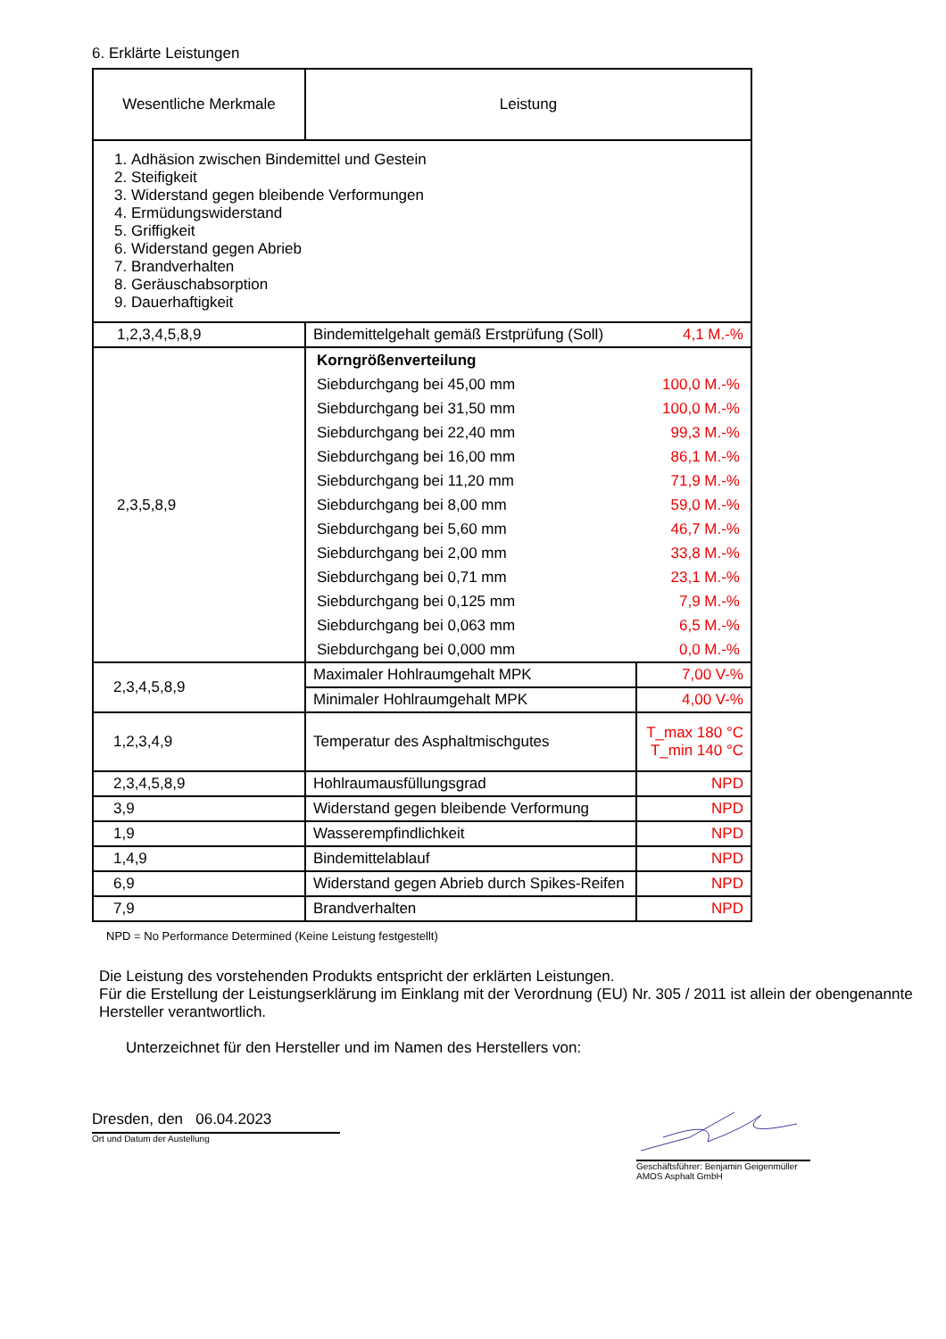6. Erklärte Leistungen
| Wesentliche Merkmale | Leistung | |
| 1. Adhäsion zwischen Bindemittel und Gestein 2. Steifigkeit 3. Widerstand gegen bleibende Verformungen 4. Ermüdungswiderstand 5. Griffigkeit 6. Widerstand gegen Abrieb 7. Brandverhalten 8. Geräuschabsorption 9. Dauerhaftigkeit | | |
| 1,2,3,4,5,8,9 | Bindemittelgehalt gemäß Erstprüfung (Soll) | 4,1 M.-% |
| 2,3,5,8,9 | / Korngrößenverteilung / / / Siebdurchgang bei 45,00 mm / 100,0 M.-% / / Siebdurchgang bei 31,50 mm / 100,0 M.-% / / Siebdurchgang bei 22,40 mm / 99,3 M.-% / / Siebdurchgang bei 16,00 mm / 86,1 M.-% / / Siebdurchgang bei 11,20 mm / 71,9 M.-% / / Siebdurchgang bei 8,00 mm / 59,0 M.-% / / Siebdurchgang bei 5,60 mm / 46,7 M.-% / / Siebdurchgang bei 2,00 mm / 33,8 M.-% / / Siebdurchgang bei 0,71 mm / 23,1 M.-% / / Siebdurchgang bei 0,125 mm / 7,9 M.-% / / Siebdurchgang bei 0,063 mm / 6,5 M.-% / / Siebdurchgang bei 0,000 mm / 0,0 M.-% / | |
| 2,3,4,5,8,9 | Maximaler Hohlraumgehalt MPK | 7,00 V-% |
| | Minimaler Hohlraumgehalt MPK | 4,00 V-% |
| 1,2,3,4,9 | Temperatur des Asphaltmischgutes | T_max 180 °C T_min 140 °C |
| 2,3,4,5,8,9 | Hohlraumausfüllungsgrad | NPD |
| 3,9 | Widerstand gegen bleibende Verformung | NPD |
| 1,9 | Wasserempfindlichkeit | NPD |
| 1,4,9 | Bindemittelablauf | NPD |
| 6,9 | Widerstand gegen Abrieb durch Spikes-Reifen | NPD |
| 7,9 | Brandverhalten | NPD |
NPD = No Performance Determined (Keine Leistung festgestellt)
Die Leistung des vorstehenden Produkts entspricht der erklärten Leistungen.
Für die Erstellung der Leistungserklärung im Einklang mit der Verordnung (EU) Nr. 305 / 2011 ist allein der obengenannte Hersteller verantwortlich.
Unterzeichnet für den Hersteller und im Namen des Herstellers von:
Dresden, den 06.04.2023
Ort und Datum der Austellung
Geschäftsführer: Benjamin Geigenmüller
AMOS Asphalt GmbH